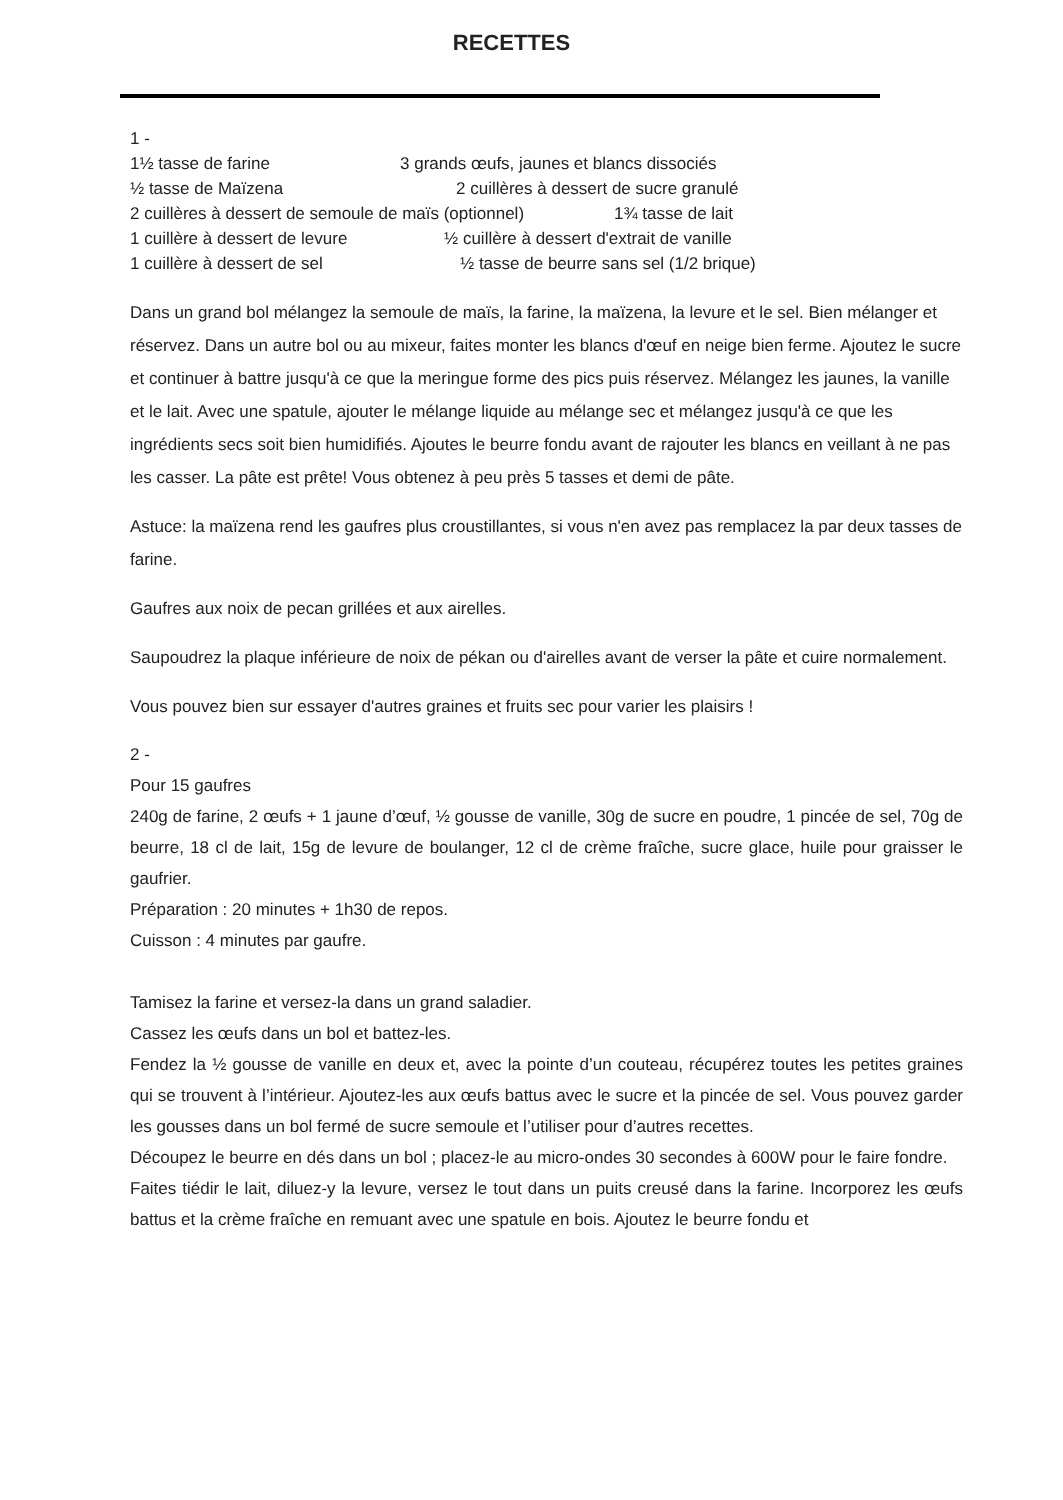RECETTES
1 -
1½ tasse de farine 3 grands œufs, jaunes et blancs dissociés
½ tasse de Maïzena 2 cuillères à dessert de sucre granulé
2 cuillères à dessert de semoule de maïs (optionnel) 1¾ tasse de lait
1 cuillère à dessert de levure ½ cuillère à dessert d'extrait de vanille
1 cuillère à dessert de sel ½ tasse de beurre sans sel (1/2 brique)
Dans un grand bol mélangez la semoule de maïs, la farine, la maïzena, la levure et le sel. Bien mélanger et réservez. Dans un autre bol ou au mixeur, faites monter les blancs d'œuf en neige bien ferme. Ajoutez le sucre et continuer à battre jusqu'à ce que la meringue forme des pics puis réservez. Mélangez les jaunes, la vanille et le lait. Avec une spatule, ajouter le mélange liquide au mélange sec et mélangez jusqu'à ce que les ingrédients secs soit bien humidifiés. Ajoutes le beurre fondu avant de rajouter les blancs en veillant à ne pas les casser. La pâte est prête! Vous obtenez à peu près 5 tasses et demi de pâte.
Astuce: la maïzena rend les gaufres plus croustillantes, si vous n'en avez pas remplacez la par deux tasses de farine.
Gaufres aux noix de pecan grillées et aux airelles.
Saupoudrez la plaque inférieure de noix de pékan ou d'airelles avant de verser la pâte et cuire normalement.
Vous pouvez bien sur essayer d'autres graines et fruits sec pour varier les plaisirs !
2 -
Pour 15 gaufres
240g de farine, 2 œufs + 1 jaune d’œuf, ½ gousse de vanille, 30g de sucre en poudre, 1 pincée de sel, 70g de beurre, 18 cl de lait, 15g de levure de boulanger, 12 cl de crème fraîche, sucre glace, huile pour graisser le gaufrier.
Préparation : 20 minutes + 1h30 de repos.
Cuisson : 4 minutes par gaufre.
Tamisez la farine et versez-la dans un grand saladier.
Cassez les œufs dans un bol et battez-les.
Fendez la ½ gousse de vanille en deux et, avec la pointe d’un couteau, récupérez toutes les petites graines qui se trouvent à l’intérieur. Ajoutez-les aux œufs battus avec le sucre et la pincée de sel. Vous pouvez garder les gousses dans un bol fermé de sucre semoule et l’utiliser pour d’autres recettes.
Découpez le beurre en dés dans un bol ; placez-le au micro-ondes 30 secondes à 600W pour le faire fondre.
Faites tiédir le lait, diluez-y la levure, versez le tout dans un puits creusé dans la farine. Incorporez les œufs battus et la crème fraîche en remuant avec une spatule en bois. Ajoutez le beurre fondu et